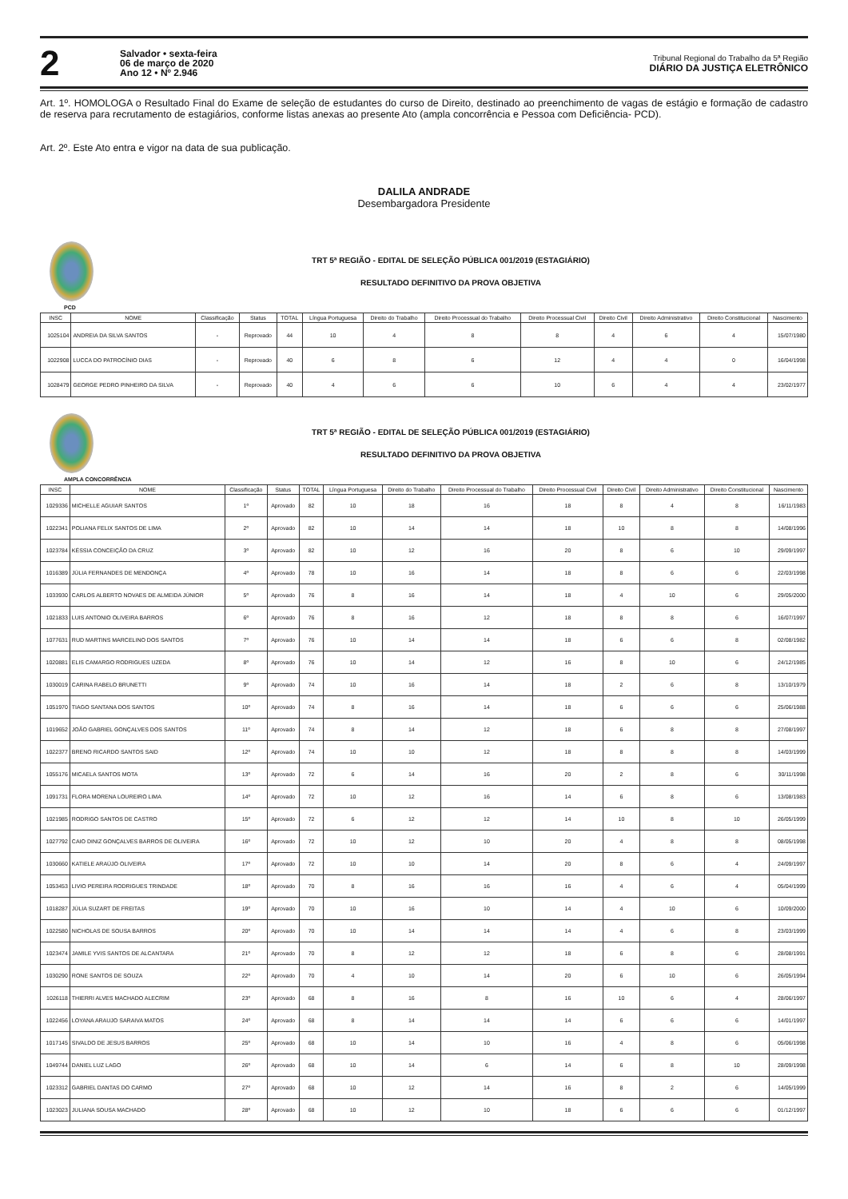2
Salvador • sexta-feira
06 de março de 2020
Ano 12 • Nº 2.946
Tribunal Regional do Trabalho da 5ª Região
DIÁRIO DA JUSTIÇA ELETRÔNICO
Art. 1º. HOMOLOGA o Resultado Final do Exame de seleção de estudantes do curso de Direito, destinado ao preenchimento de vagas de estágio e formação de cadastro de reserva para recrutamento de estagiários, conforme listas anexas ao presente Ato (ampla concorrência e Pessoa com Deficiência- PCD).
Art. 2º. Este Ato entra e vigor na data de sua publicação.
DALILA ANDRADE
Desembargadora Presidente
TRT 5ª REGIÃO - EDITAL DE SELEÇÃO PÚBLICA 001/2019 (ESTAGIÁRIO)
RESULTADO DEFINITIVO DA PROVA OBJETIVA
PCD
| INSC | NOME | Classificação | Status | TOTAL | Língua Portuguesa | Direito do Trabalho | Direito Processual do Trabalho | Direito Processual Civil | Direito Civil | Direito Administrativo | Direito Constitucional | Nascimento |
| --- | --- | --- | --- | --- | --- | --- | --- | --- | --- | --- | --- | --- |
| 1025104 | ANDREIA DA SILVA SANTOS | - | Reprovado | 44 | 10 | 4 | 8 | 8 | 4 | 6 | 4 | 15/07/1980 |
| 1022908 | LUCCA DO PATROCÍNIO DIAS | - | Reprovado | 40 | 6 | 8 | 6 | 12 | 4 | 4 | 0 | 16/04/1998 |
| 1028479 | GEORGE PEDRO PINHEIRO DA SILVA | - | Reprovado | 40 | 4 | 6 | 6 | 10 | 6 | 4 | 4 | 23/02/1977 |
TRT 5ª REGIÃO - EDITAL DE SELEÇÃO PÚBLICA 001/2019 (ESTAGIÁRIO)
RESULTADO DEFINITIVO DA PROVA OBJETIVA
AMPLA CONCORRÊNCIA
| INSC | NOME | Classificação | Status | TOTAL | Língua Portuguesa | Direito do Trabalho | Direito Processual do Trabalho | Direito Processual Civil | Direito Civil | Direito Administrativo | Direito Constitucional | Nascimento |
| --- | --- | --- | --- | --- | --- | --- | --- | --- | --- | --- | --- | --- |
| 1029336 | MICHELLE AGUIAR SANTOS | 1º | Aprovado | 82 | 10 | 18 | 16 | 18 | 8 | 4 | 8 | 16/11/1983 |
| 1022341 | POLIANA FELIX SANTOS DE LIMA | 2º | Aprovado | 82 | 10 | 14 | 14 | 18 | 10 | 8 | 8 | 14/08/1996 |
| 1023784 | KÉSSIA CONCEIÇÃO DA CRUZ | 3º | Aprovado | 82 | 10 | 12 | 16 | 20 | 8 | 6 | 10 | 29/09/1997 |
| 1016389 | JÚLIA FERNANDES DE MENDONÇA | 4º | Aprovado | 78 | 10 | 16 | 14 | 18 | 8 | 6 | 6 | 22/03/1998 |
| 1033930 | CARLOS ALBERTO NOVAES DE ALMEIDA JÚNIOR | 5º | Aprovado | 76 | 8 | 16 | 14 | 18 | 4 | 10 | 6 | 29/05/2000 |
| 1021833 | LUIS ANTONIO OLIVEIRA BARROS | 6º | Aprovado | 76 | 8 | 16 | 12 | 18 | 8 | 8 | 6 | 16/07/1997 |
| 1077631 | RUD MARTINS MARCELINO DOS SANTOS | 7º | Aprovado | 76 | 10 | 14 | 14 | 18 | 6 | 6 | 8 | 02/08/1982 |
| 1020881 | ELIS CAMARGO RODRIGUES UZEDA | 8º | Aprovado | 76 | 10 | 14 | 12 | 16 | 8 | 10 | 6 | 24/12/1985 |
| 1030019 | CARINA RABELO BRUNETTI | 9º | Aprovado | 74 | 10 | 16 | 14 | 18 | 2 | 6 | 8 | 13/10/1979 |
| 1051970 | TIAGO SANTANA DOS SANTOS | 10º | Aprovado | 74 | 8 | 16 | 14 | 18 | 6 | 6 | 6 | 25/06/1988 |
| 1019652 | JOÃO GABRIEL GONÇALVES DOS SANTOS | 11º | Aprovado | 74 | 8 | 14 | 12 | 18 | 6 | 8 | 8 | 27/08/1997 |
| 1022377 | BRENO RICARDO SANTOS SAID | 12º | Aprovado | 74 | 10 | 10 | 12 | 18 | 8 | 8 | 8 | 14/03/1999 |
| 1055176 | MICAELA SANTOS MOTA | 13º | Aprovado | 72 | 6 | 14 | 16 | 20 | 2 | 8 | 6 | 30/11/1998 |
| 1091731 | FLORA MORENA LOUREIRO LIMA | 14º | Aprovado | 72 | 10 | 12 | 16 | 14 | 6 | 8 | 6 | 13/08/1983 |
| 1021985 | RODRIGO SANTOS DE CASTRO | 15º | Aprovado | 72 | 6 | 12 | 12 | 14 | 10 | 8 | 10 | 26/05/1999 |
| 1027792 | CAIO DINIZ GONÇALVES BARROS DE OLIVEIRA | 16º | Aprovado | 72 | 10 | 12 | 10 | 20 | 4 | 8 | 8 | 08/05/1998 |
| 1030660 | KATIELE ARAÚJO OLIVEIRA | 17º | Aprovado | 72 | 10 | 10 | 14 | 20 | 8 | 6 | 4 | 24/09/1997 |
| 1053453 | LIVIO PEREIRA RODRIGUES TRINDADE | 18º | Aprovado | 70 | 8 | 16 | 16 | 16 | 4 | 6 | 4 | 05/04/1999 |
| 1018287 | JÚLIA SUZART DE FREITAS | 19º | Aprovado | 70 | 10 | 16 | 10 | 14 | 4 | 10 | 6 | 10/09/2000 |
| 1022580 | NICHOLAS DE SOUSA BARROS | 20º | Aprovado | 70 | 10 | 14 | 14 | 14 | 4 | 6 | 8 | 23/03/1999 |
| 1023474 | JAMILE YVIS SANTOS DE ALCANTARA | 21º | Aprovado | 70 | 8 | 12 | 12 | 18 | 6 | 8 | 6 | 28/08/1991 |
| 1030290 | RONE SANTOS DE SOUZA | 22º | Aprovado | 70 | 4 | 10 | 14 | 20 | 6 | 10 | 6 | 26/05/1994 |
| 1026118 | THIERRI ALVES MACHADO ALECRIM | 23º | Aprovado | 68 | 8 | 16 | 8 | 16 | 10 | 6 | 4 | 28/06/1997 |
| 1022456 | LOYANA ARAUJO SARAIVA MATOS | 24º | Aprovado | 68 | 8 | 14 | 14 | 14 | 6 | 6 | 6 | 14/01/1997 |
| 1017145 | SIVALDO DE JESUS BARROS | 25º | Aprovado | 68 | 10 | 14 | 10 | 16 | 4 | 8 | 6 | 05/06/1998 |
| 1049744 | DANIEL LUZ LAGO | 26º | Aprovado | 68 | 10 | 14 | 6 | 14 | 6 | 8 | 10 | 28/09/1998 |
| 1023312 | GABRIEL DANTAS DO CARMO | 27º | Aprovado | 68 | 10 | 12 | 14 | 16 | 8 | 2 | 6 | 14/05/1999 |
| 1023023 | JULIANA SOUSA MACHADO | 28º | Aprovado | 68 | 10 | 12 | 10 | 18 | 6 | 6 | 6 | 01/12/1997 |